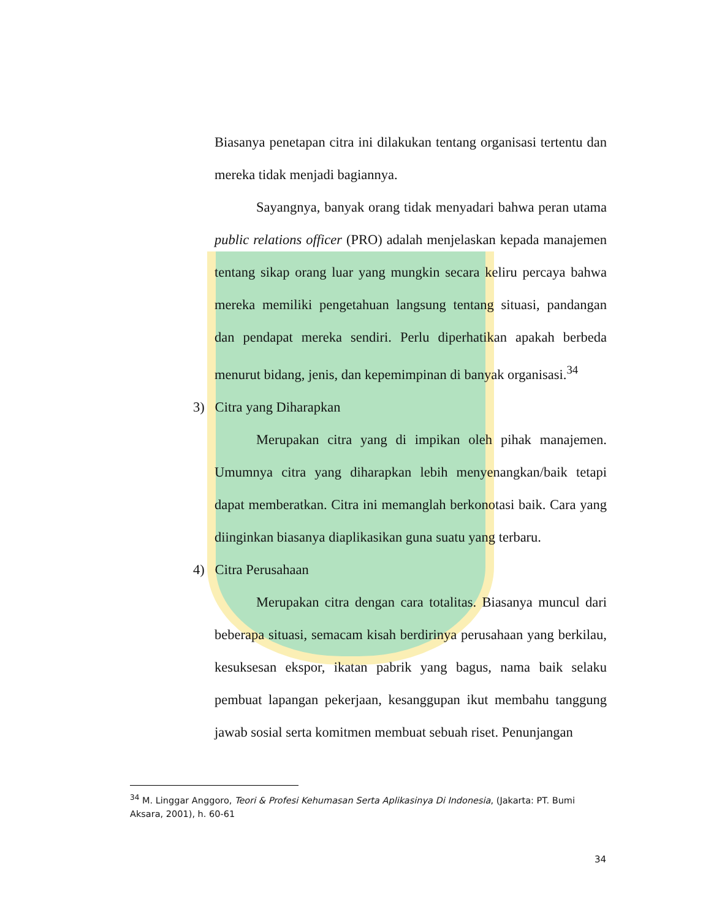Biasanya penetapan citra ini dilakukan tentang organisasi tertentu dan mereka tidak menjadi bagiannya.
Sayangnya, banyak orang tidak menyadari bahwa peran utama public relations officer (PRO) adalah menjelaskan kepada manajemen tentang sikap orang luar yang mungkin secara keliru percaya bahwa mereka memiliki pengetahuan langsung tentang situasi, pandangan dan pendapat mereka sendiri. Perlu diperhatikan apakah berbeda menurut bidang, jenis, dan kepemimpinan di banyak organisasi.<sup>34</sup>
3) Citra yang Diharapkan
Merupakan citra yang di impikan oleh pihak manajemen. Umumnya citra yang diharapkan lebih menyenangkan/baik tetapi dapat memberatkan. Citra ini memanglah berkonotasi baik. Cara yang diinginkan biasanya diaplikasikan guna suatu yang terbaru.
4) Citra Perusahaan
Merupakan citra dengan cara totalitas. Biasanya muncul dari beberapa situasi, semacam kisah berdirinya perusahaan yang berkilau, kesuksesan ekspor, ikatan pabrik yang bagus, nama baik selaku pembuat lapangan pekerjaan, kesanggupan ikut membahu tanggung jawab sosial serta komitmen membuat sebuah riset. Penunjangan
<sup>34</sup> M. Linggar Anggoro, Teori & Profesi Kehumasan Serta Aplikasinya Di Indonesia, (Jakarta: PT. Bumi Aksara, 2001), h. 60-61
34